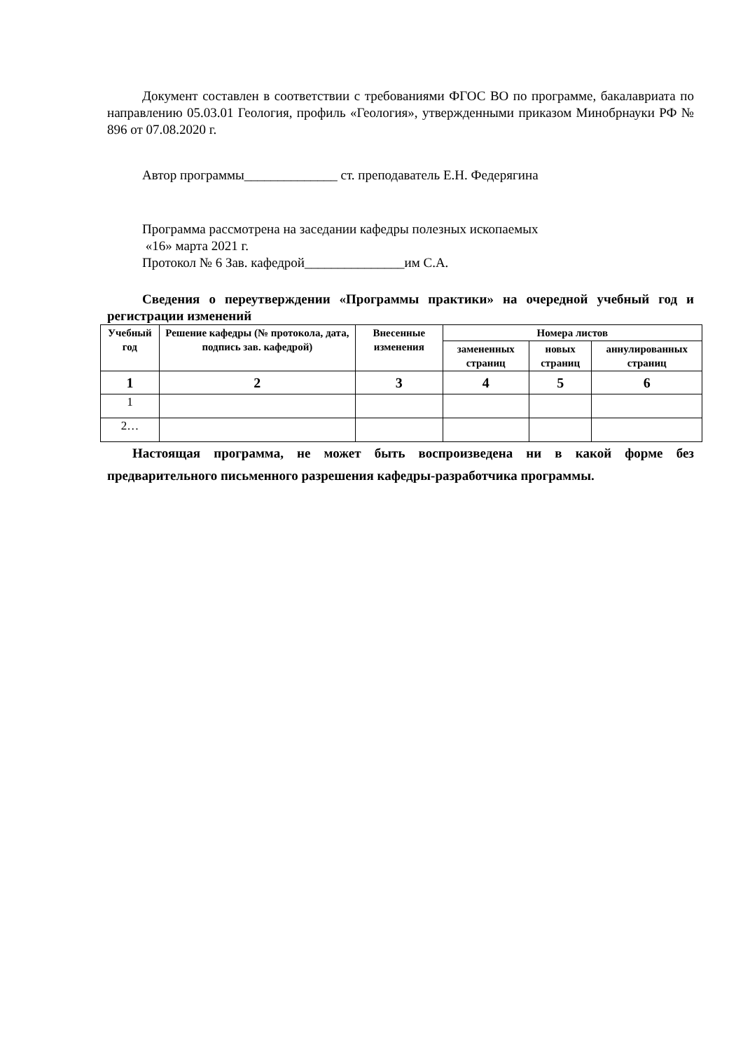Документ составлен в соответствии с требованиями ФГОС ВО по программе, бакалавриата по направлению 05.03.01 Геология, профиль «Геология», утвержденными приказом Минобрнауки РФ № 896 от 07.08.2020 г.
Автор программы______________ ст. преподаватель Е.Н. Федерягина
Программа рассмотрена на заседании кафедры полезных ископаемых
«16» марта 2021 г.
Протокол № 6 Зав. кафедрой_______________им С.А.
Сведения о переутверждении «Программы практики» на очередной учебный год и регистрации изменений
| Учебный год | Решение кафедры (№ протокола, дата, подпись зав. кафедрой) | Внесенные изменения | Номера листов | | |
| --- | --- | --- | --- | --- | --- |
| | | | замененных страниц | новых страниц | аннулированных страниц |
| 1 | 2 | 3 | 4 | 5 | 6 |
| 1 | | | | | |
| 2… | | | | | |
Настоящая программа, не может быть воспроизведена ни в какой форме без предварительного письменного разрешения кафедры-разработчика программы.